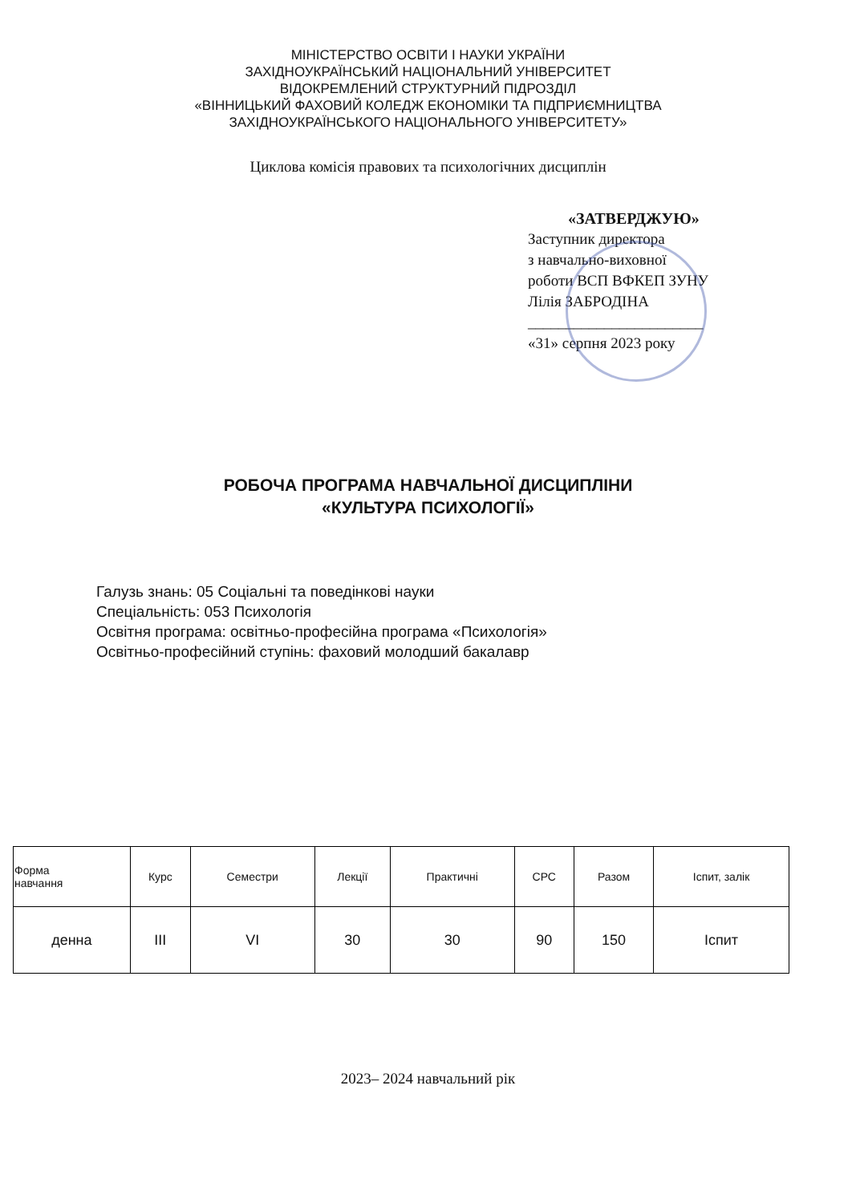МІНІСТЕРСТВО ОСВІТИ І НАУКИ УКРАЇНИ
ЗАХІДНОУКРАЇНСЬКИЙ НАЦІОНАЛЬНИЙ УНІВЕРСИТЕТ
ВІДОКРЕМЛЕНИЙ СТРУКТУРНИЙ ПІДРОЗДІЛ
«ВІННИЦЬКИЙ ФАХОВИЙ КОЛЕДЖ ЕКОНОМІКИ ТА ПІДПРИЄМНИЦТВА
ЗАХІДНОУКРАЇНСЬКОГО НАЦІОНАЛЬНОГО УНІВЕРСИТЕТУ»
Циклова комісія правових та психологічних дисциплін
«ЗАТВЕРДЖУЮ»
Заступник директора
з навчально-виховної
роботи ВСП ВФКЕП ЗУНУ
Лілія ЗАБРОДІНА
_______________________
«31» серпня 2023 року
РОБОЧА ПРОГРАМА НАВЧАЛЬНОЇ ДИСЦИПЛІНИ
«КУЛЬТУРА ПСИХОЛОГІЇ»
Галузь знань: 05 Соціальні та поведінкові науки
Спеціальність: 053 Психологія
Освітня програма: освітньо-професійна програма «Психологія»
Освітньо-професійний ступінь: фаховий молодший бакалавр
| Форма навчання | Курс | Семестри | Лекції | Практичні | СРС | Разом | Іспит, залік |
| --- | --- | --- | --- | --- | --- | --- | --- |
| денна | ІІІ | VІ | 30 | 30 | 90 | 150 | Іспит |
2023– 2024 навчальний рік